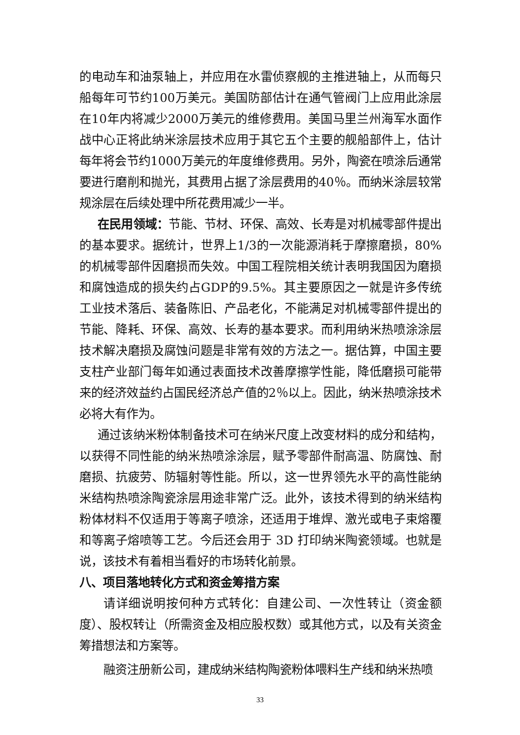的电动车和油泵轴上，并应用在水雷侦察舰的主推进轴上，从而每只船每年可节约100万美元。美国防部估计在通气管阀门上应用此涂层在10年内将减少2000万美元的维修费用。美国马里兰州海军水面作战中心正将此纳米涂层技术应用于其它五个主要的舰船部件上，估计每年将会节约1000万美元的年度维修费用。另外，陶瓷在喷涂后通常要进行磨削和抛光，其费用占据了涂层费用的40％。而纳米涂层较常规涂层在后续处理中所花费用减少一半。
在民用领域：节能、节材、环保、高效、长寿是对机械零部件提出的基本要求。据统计，世界上1/3的一次能源消耗于摩擦磨损，80%的机械零部件因磨损而失效。中国工程院相关统计表明我国因为磨损和腐蚀造成的损失约占GDP的9.5%。其主要原因之一就是许多传统工业技术落后、装备陈旧、产品老化，不能满足对机械零部件提出的节能、降耗、环保、高效、长寿的基本要求。而利用纳米热喷涂涂层技术解决磨损及腐蚀问题是非常有效的方法之一。据估算，中国主要支柱产业部门每年如通过表面技术改善摩擦学性能，降低磨损可能带来的经济效益约占国民经济总产值的2％以上。因此，纳米热喷涂技术必将大有作为。
通过该纳米粉体制备技术可在纳米尺度上改变材料的成分和结构，以获得不同性能的纳米热喷涂涂层，赋予零部件耐高温、防腐蚀、耐磨损、抗疲劳、防辐射等性能。所以，这一世界领先水平的高性能纳米结构热喷涂陶瓷涂层用途非常广泛。此外，该技术得到的纳米结构粉体材料不仅适用于等离子喷涂，还适用于堆焊、激光或电子束熔覆和等离子熔喷等工艺。今后还会用于 3D 打印纳米陶瓷领域。也就是说，该技术有着相当看好的市场转化前景。
八、项目落地转化方式和资金筹措方案
请详细说明按何种方式转化：自建公司、一次性转让（资金额度）、股权转让（所需资金及相应股权数）或其他方式，以及有关资金筹措想法和方案等。
融资注册新公司，建成纳米结构陶瓷粉体喂料生产线和纳米热喷
33